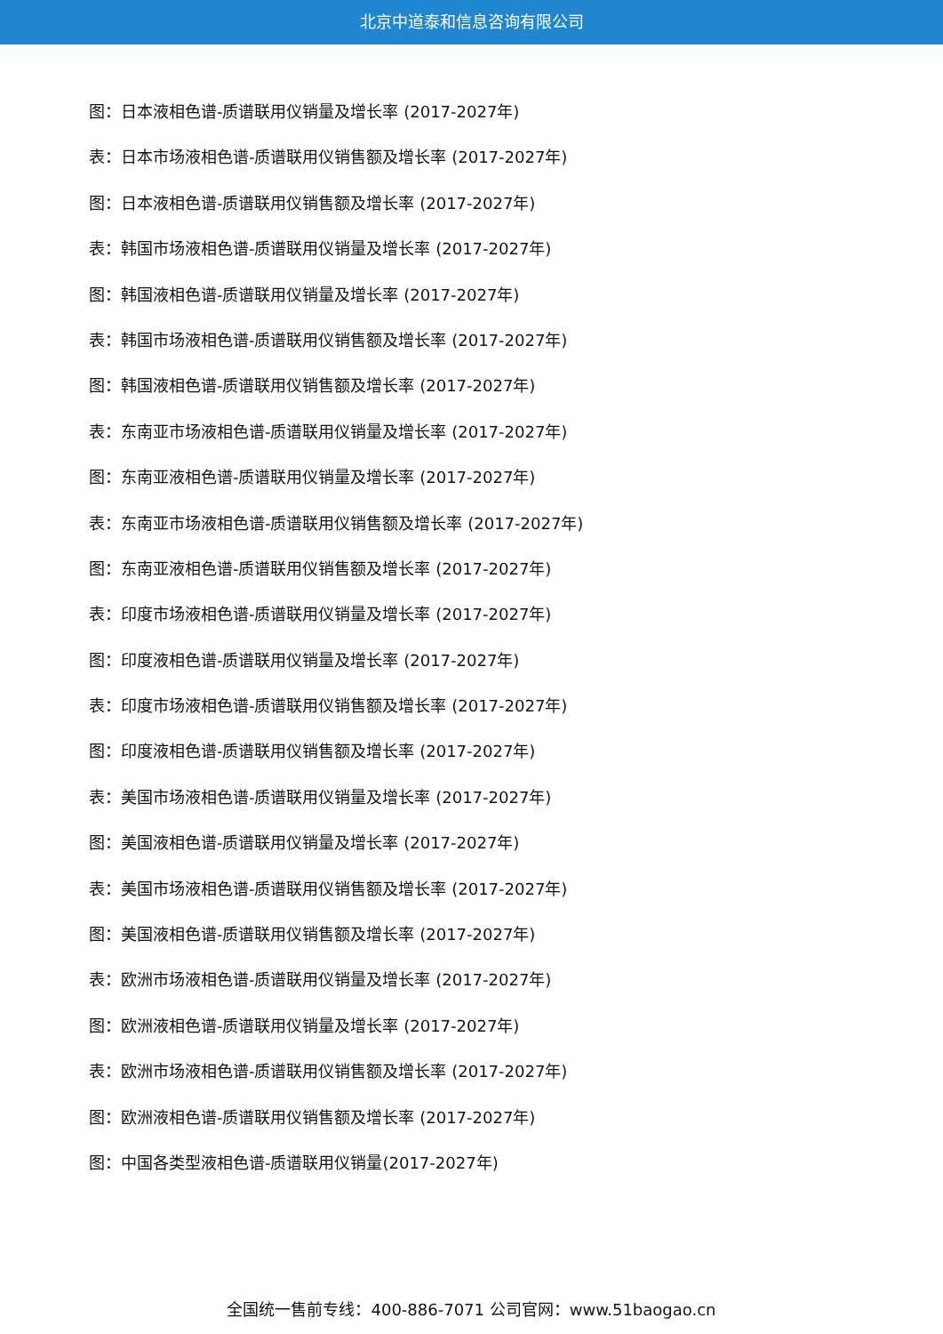北京中道泰和信息咨询有限公司
图：日本液相色谱-质谱联用仪销量及增长率 (2017-2027年)
表：日本市场液相色谱-质谱联用仪销售额及增长率 (2017-2027年)
图：日本液相色谱-质谱联用仪销售额及增长率 (2017-2027年)
表：韩国市场液相色谱-质谱联用仪销量及增长率 (2017-2027年)
图：韩国液相色谱-质谱联用仪销量及增长率 (2017-2027年)
表：韩国市场液相色谱-质谱联用仪销售额及增长率 (2017-2027年)
图：韩国液相色谱-质谱联用仪销售额及增长率 (2017-2027年)
表：东南亚市场液相色谱-质谱联用仪销量及增长率 (2017-2027年)
图：东南亚液相色谱-质谱联用仪销量及增长率 (2017-2027年)
表：东南亚市场液相色谱-质谱联用仪销售额及增长率 (2017-2027年)
图：东南亚液相色谱-质谱联用仪销售额及增长率 (2017-2027年)
表：印度市场液相色谱-质谱联用仪销量及增长率 (2017-2027年)
图：印度液相色谱-质谱联用仪销量及增长率 (2017-2027年)
表：印度市场液相色谱-质谱联用仪销售额及增长率 (2017-2027年)
图：印度液相色谱-质谱联用仪销售额及增长率 (2017-2027年)
表：美国市场液相色谱-质谱联用仪销量及增长率 (2017-2027年)
图：美国液相色谱-质谱联用仪销量及增长率 (2017-2027年)
表：美国市场液相色谱-质谱联用仪销售额及增长率 (2017-2027年)
图：美国液相色谱-质谱联用仪销售额及增长率 (2017-2027年)
表：欧洲市场液相色谱-质谱联用仪销量及增长率 (2017-2027年)
图：欧洲液相色谱-质谱联用仪销量及增长率 (2017-2027年)
表：欧洲市场液相色谱-质谱联用仪销售额及增长率 (2017-2027年)
图：欧洲液相色谱-质谱联用仪销售额及增长率 (2017-2027年)
图：中国各类型液相色谱-质谱联用仪销量(2017-2027年)
全国统一售前专线：400-886-7071 公司官网：www.51baogao.cn